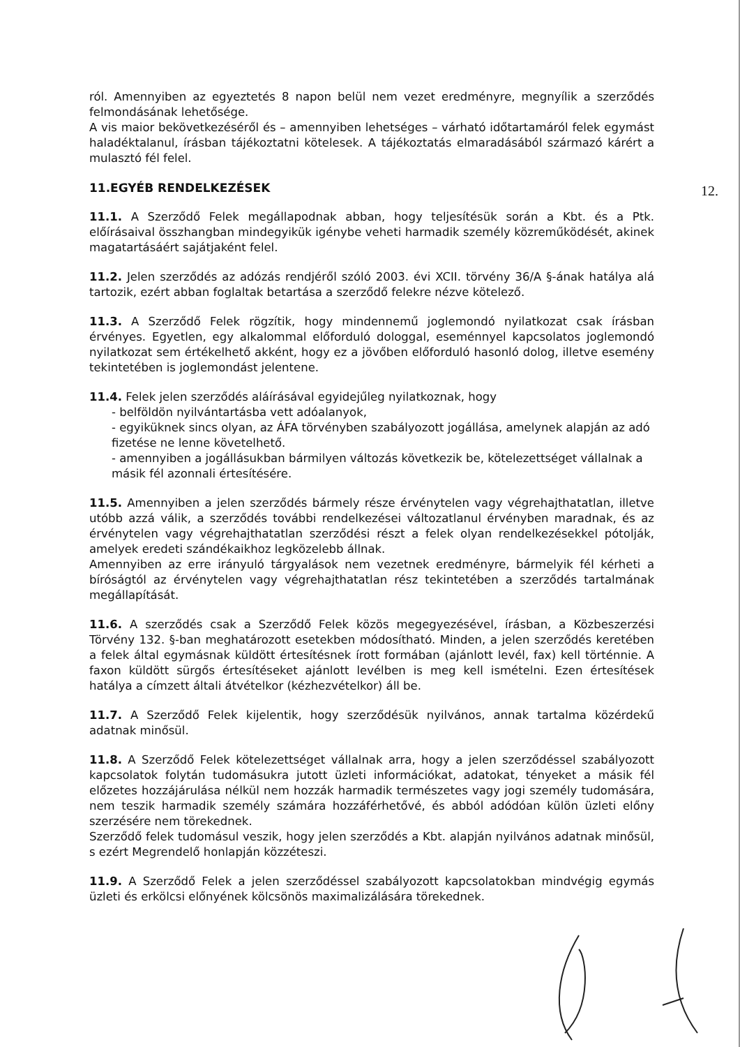12.
ról. Amennyiben az egyeztetés 8 napon belül nem vezet eredményre, megnyílik a szerződés felmondásának lehetősége.
A vis maior bekövetkezéséről és – amennyiben lehetséges – várható időtartamáról felek egymást haladéktalanul, írásban tájékoztatni kötelesek. A tájékoztatás elmaradásából származó kárért a mulasztó fél felel.
11.EGYÉB RENDELKEZÉSEK
11.1. A Szerződő Felek megállapodnak abban, hogy teljesítésük során a Kbt. és a Ptk. előírásaival összhangban mindegyikük igénybe veheti harmadik személy közreműködését, akinek magatartásáért sajátjaként felel.
11.2. Jelen szerződés az adózás rendjéről szóló 2003. évi XCII. törvény 36/A §-ának hatálya alá tartozik, ezért abban foglaltak betartása a szerződő felekre nézve kötelező.
11.3. A Szerződő Felek rögzítik, hogy mindennemű joglemondó nyilatkozat csak írásban érvényes. Egyetlen, egy alkalommal előforduló dologgal, eseménnyel kapcsolatos joglemondó nyilatkozat sem értékelhető akként, hogy ez a jövőben előforduló hasonló dolog, illetve esemény tekintetében is joglemondást jelentene.
11.4. Felek jelen szerződés aláírásával egyidejűleg nyilatkoznak, hogy
- belföldön nyilvántartásba vett adóalanyok,
- egyiküknek sincs olyan, az ÁFA törvényben szabályozott jogállása, amelynek alapján az adó fizetése ne lenne követelhető.
- amennyiben a jogállásukban bármilyen változás következik be, kötelezettséget vállalnak a másik fél azonnali értesítésére.
11.5. Amennyiben a jelen szerződés bármely része érvénytelen vagy végrehajthatatlan, illetve utóbb azzá válik, a szerződés további rendelkezései változatlanul érvényben maradnak, és az érvénytelen vagy végrehajthatatlan szerződési részt a felek olyan rendelkezésekkel pótolják, amelyek eredeti szándékaikhoz legközelebb állnak.
Amennyiben az erre irányuló tárgyalások nem vezetnek eredményre, bármelyik fél kérheti a bíróságtól az érvénytelen vagy végrehajthatatlan rész tekintetében a szerződés tartalmának megállapítását.
11.6. A szerződés csak a Szerződő Felek közös megegyezésével, írásban, a Közbeszerzési Törvény 132. §-ban meghatározott esetekben módosítható. Minden, a jelen szerződés keretében a felek által egymásnak küldött értesítésnek írott formában (ajánlott levél, fax) kell történnie. A faxon küldött sürgős értesítéseket ajánlott levélben is meg kell ismételni. Ezen értesítések hatálya a címzett általi átvételkor (kézhezvételkor) áll be.
11.7. A Szerződő Felek kijelentik, hogy szerződésük nyilvános, annak tartalma közérdekű adatnak minősül.
11.8. A Szerződő Felek kötelezettséget vállalnak arra, hogy a jelen szerződéssel szabályozott kapcsolatok folytán tudomásukra jutott üzleti információkat, adatokat, tényeket a másik fél előzetes hozzájárulása nélkül nem hozzák harmadik természetes vagy jogi személy tudomására, nem teszik harmadik személy számára hozzáférhetővé, és abból adódóan külön üzleti előny szerzésére nem törekednek.
Szerződő felek tudomásul veszik, hogy jelen szerződés a Kbt. alapján nyilvános adatnak minősül, s ezért Megrendelő honlapján közzéteszi.
11.9. A Szerződő Felek a jelen szerződéssel szabályozott kapcsolatokban mindvégig egymás üzleti és erkölcsi előnyének kölcsönös maximalizálására törekednek.